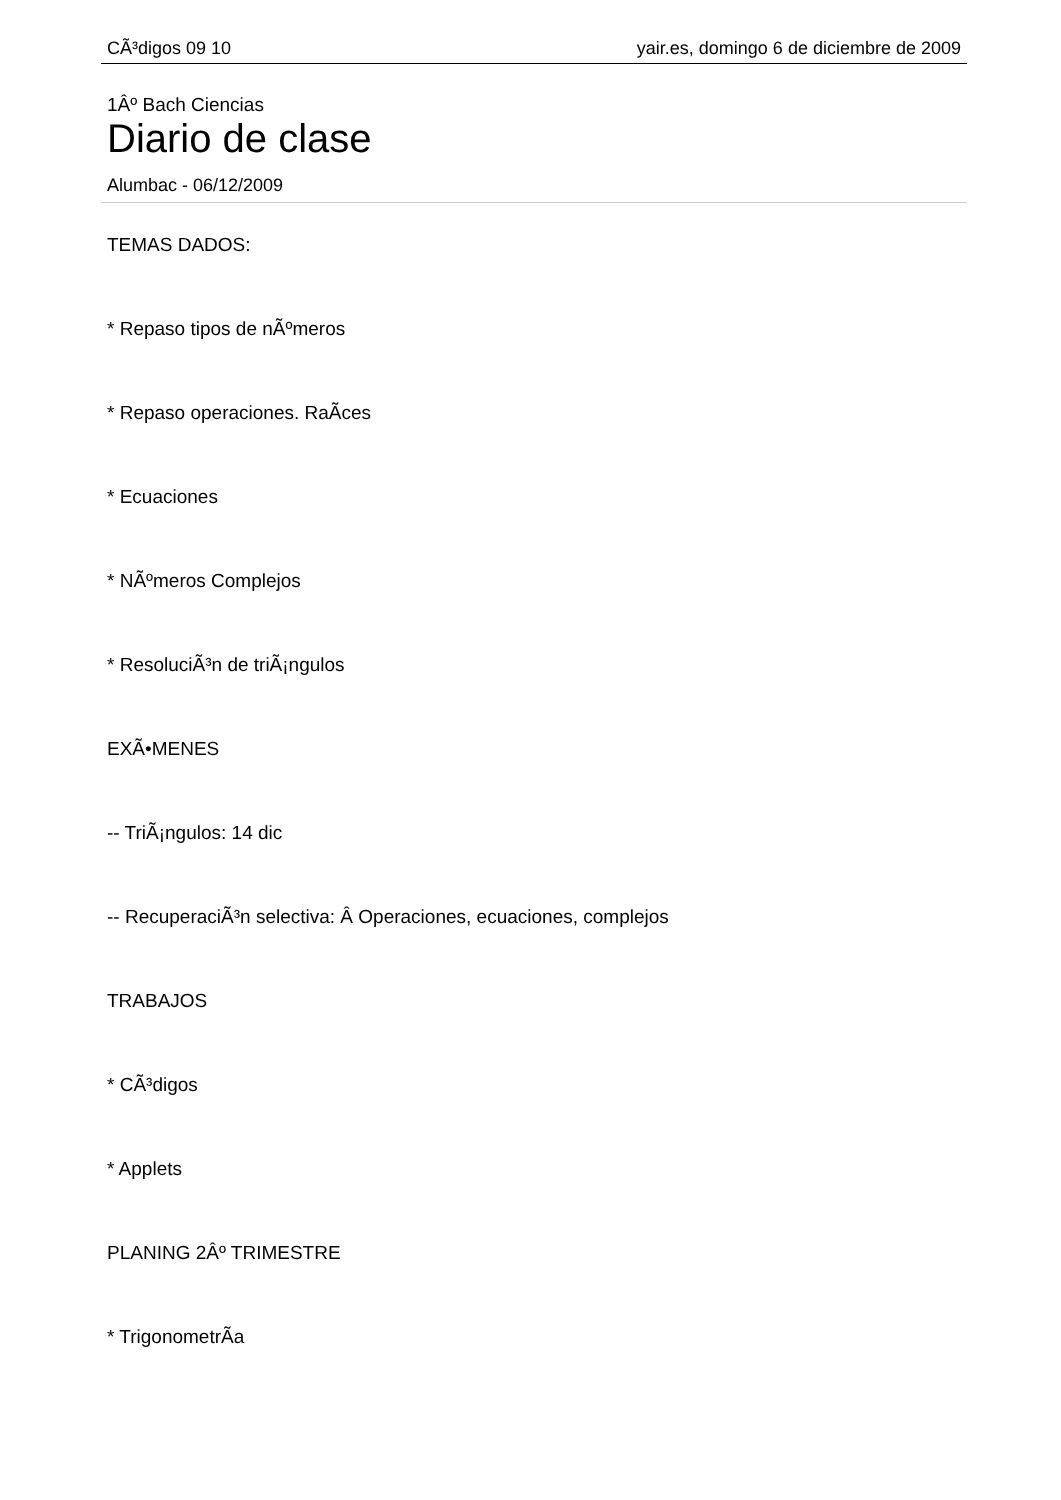CÃ³digos 09 10 yair.es, domingo 6 de diciembre de 2009
1Âº Bach Ciencias
Diario de clase
Alumbac - 06/12/2009
TEMAS DADOS:
* Repaso tipos de nÃºmeros
* Repaso operaciones. RaÃ­ces
* Ecuaciones
* NÃºmeros Complejos
* ResoluciÃ³n de triÃ¡ngulos
EXÃ•MENES
-- TriÃ¡ngulos: 14 dic
-- RecuperaciÃ³n selectiva: Â Operaciones, ecuaciones, complejos
TRABAJOS
* CÃ³digos
* Applets
PLANING 2Âº TRIMESTRE
* TrigonometrÃ­a